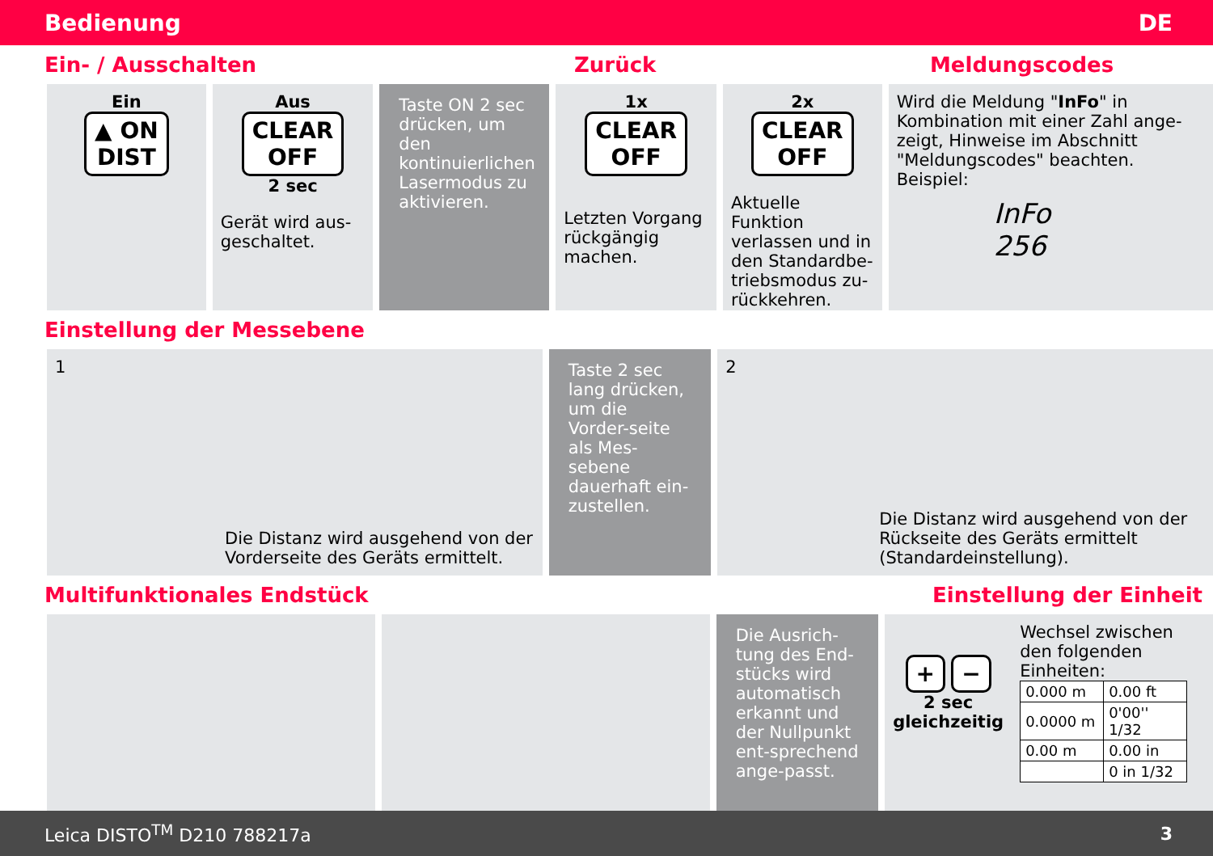Bedienung DE
Ein- / Ausschalten Zurück Meldungscodes
Ein
▲ ON
DIST
Aus
CLEAR
OFF
2 sec
Gerät wird aus-geschaltet.
Taste ON 2 sec drücken, um den kontinuierlichen Lasermodus zu aktivieren.
1x
CLEAR
OFF
Letzten Vorgang rückgängig machen.
2x
CLEAR
OFF
Aktuelle Funktion verlassen und in den Standardbe-triebsmodus zu-rückkehren.
Wird die Meldung "InFo" in Kombination mit einer Zahl ange-zeigt, Hinweise im Abschnitt "Meldungscodes" beachten.
Beispiel:
InFo
256
Einstellung der Messebene
1
Die Distanz wird ausgehend von der Vorderseite des Geräts ermittelt.
Taste 2 sec lang drücken, um die Vorder-seite als Mes-sebene dauerhaft ein-zustellen.
2
Die Distanz wird ausgehend von der Rückseite des Geräts ermittelt (Standardeinstellung).
Multifunktionales Endstück Einstellung der Einheit
Die Ausrich-tung des End-stücks wird automatisch erkannt und der Nullpunkt ent-sprechend ange-passt.
+ −
2 sec
gleichzeitig
Wechsel zwischen den folgenden Einheiten:
| 0.000 m | 0.00 ft |
| 0.0000 m | 0'00'' 1/32 |
| 0.00 m | 0.00 in |
| | 0 in 1/32 |
Leica DISTO<sup>TM</sup> D210 788217a 3